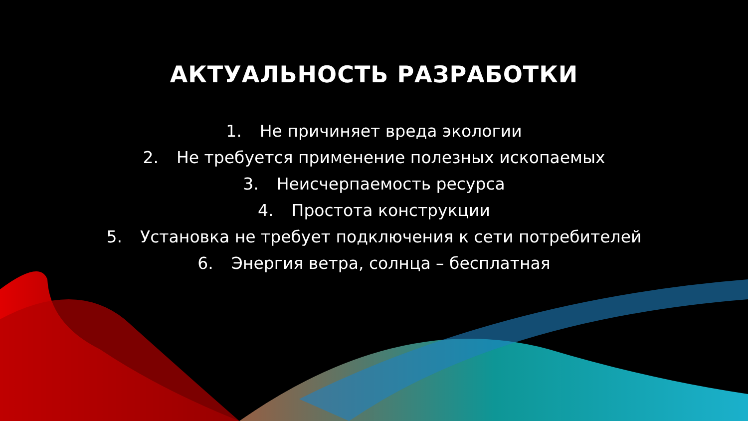АКТУАЛЬНОСТЬ РАЗРАБОТКИ
1. Не причиняет вреда экологии
2. Не требуется применение полезных ископаемых
3. Неисчерпаемость ресурса
4. Простота конструкции
5. Установка не требует подключения к сети потребителей
6. Энергия ветра, солнца – бесплатная